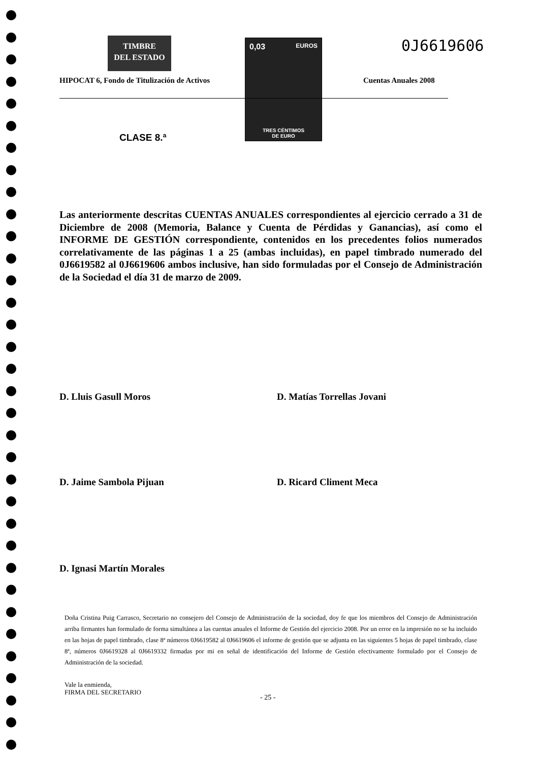TIMBRE
DEL ESTADO
0,03 EUROS
TRES CÉNTIMOS
DE EURO
0J6619606
HIPOCAT 6, Fondo de Titulización de Activos
Cuentas Anuales 2008
CLASE 8.ª
Las anteriormente descritas CUENTAS ANUALES correspondientes al ejercicio cerrado a 31 de Diciembre de 2008 (Memoria, Balance y Cuenta de Pérdidas y Ganancias), así como el INFORME DE GESTIÓN correspondiente, contenidos en los precedentes folios numerados correlativamente de las páginas 1 a 25 (ambas incluidas), en papel timbrado numerado del 0J6619582 al 0J6619606 ambos inclusive, han sido formuladas por el Consejo de Administración de la Sociedad el día 31 de marzo de 2009.
D. Lluis Gasull Moros D. Matías Torrellas Jovani
D. Jaime Sambola Pijuan D. Ricard Climent Meca
D. Ignasi Martín Morales
Doña Cristina Puig Carrasco, Secretario no consejero del Consejo de Administración de la sociedad, doy fe que los miembros del Consejo de Administración arriba firmantes han formulado de forma simultánea a las cuentas anuales el Informe de Gestión del ejercicio 2008. Por un error en la impresión no se ha incluido en las hojas de papel timbrado, clase 8ª números 0J6619582 al 0J6619606 el informe de gestión que se adjunta en las siguientes 5 hojas de papel timbrado, clase 8ª, números 0J6619328 al 0J6619332 firmadas por mi en señal de identificación del Informe de Gestión efectivamente formulado por el Consejo de Administración de la sociedad.
Vale la enmienda,
FIRMA DEL SECRETARIO
- 25 -